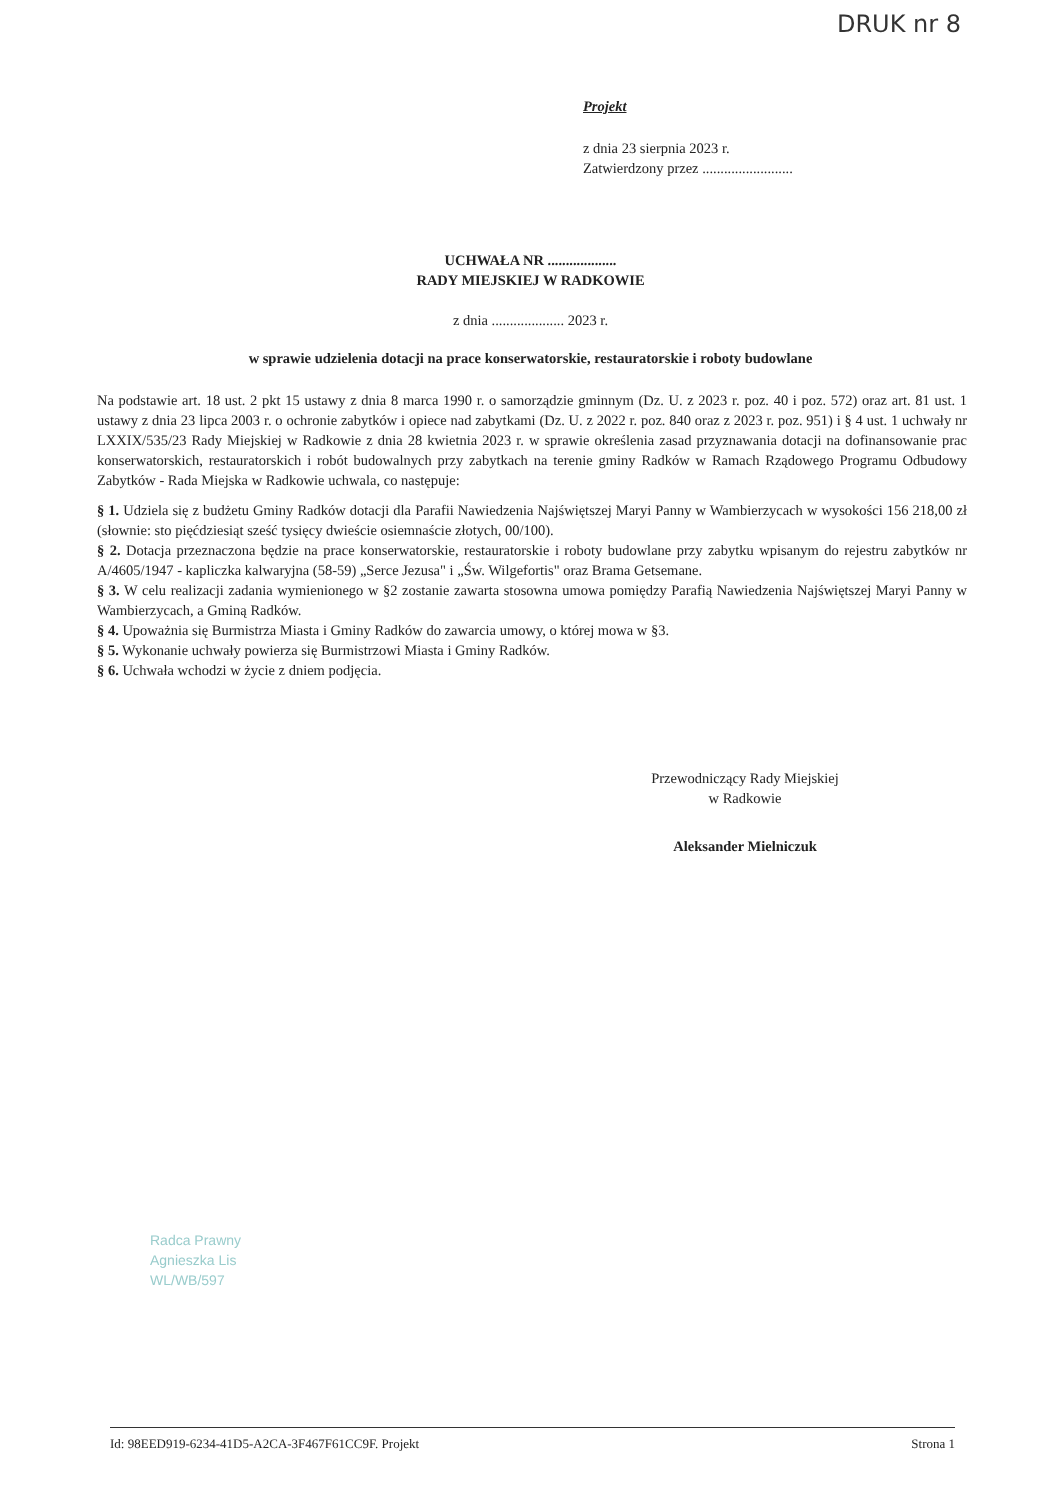DRUK nr 8
Projekt
z dnia 23 sierpnia 2023 r.
Zatwierdzony przez .........................
UCHWAŁA NR ...................
RADY MIEJSKIEJ W RADKOWIE
z dnia .................... 2023 r.
w sprawie udzielenia dotacji na prace konserwatorskie, restauratorskie i roboty budowlane
Na podstawie art. 18 ust. 2 pkt 15 ustawy z dnia 8 marca 1990 r. o samorządzie gminnym (Dz. U. z 2023 r. poz. 40 i poz. 572) oraz art. 81 ust. 1 ustawy z dnia 23 lipca 2003 r. o ochronie zabytków i opiece nad zabytkami (Dz. U. z 2022 r. poz. 840 oraz z 2023 r. poz. 951) i § 4 ust. 1 uchwały nr LXXIX/535/23 Rady Miejskiej w Radkowie z dnia 28 kwietnia 2023 r. w sprawie określenia zasad przyznawania dotacji na dofinansowanie prac konserwatorskich, restauratorskich i robót budowalnych przy zabytkach na terenie gminy Radków w Ramach Rządowego Programu Odbudowy Zabytków - Rada Miejska w Radkowie uchwala, co następuje:
§ 1. Udziela się z budżetu Gminy Radków dotacji dla Parafii Nawiedzenia Najświętszej Maryi Panny w Wambierzycach w wysokości 156 218,00 zł (słownie: sto pięćdziesiąt sześć tysięcy dwieście osiemnaście złotych, 00/100).
§ 2. Dotacja przeznaczona będzie na prace konserwatorskie, restauratorskie i roboty budowlane przy zabytku wpisanym do rejestru zabytków nr A/4605/1947 - kapliczka kalwaryjna (58-59) „Serce Jezusa" i „Św. Wilgefortis" oraz Brama Getsemane.
§ 3. W celu realizacji zadania wymienionego w §2 zostanie zawarta stosowna umowa pomiędzy Parafią Nawiedzenia Najświętszej Maryi Panny w Wambierzycach, a Gminą Radków.
§ 4. Upoważnia się Burmistrza Miasta i Gminy Radków do zawarcia umowy, o której mowa w §3.
§ 5. Wykonanie uchwały powierza się Burmistrzowi Miasta i Gminy Radków.
§ 6. Uchwała wchodzi w życie z dniem podjęcia.
Przewodniczący Rady Miejskiej
w Radkowie
Aleksander Mielniczuk
Radca Prawny
Agnieszka Lis
WL/WB/597
Id: 98EED919-6234-41D5-A2CA-3F467F61CC9F. Projekt Strona 1